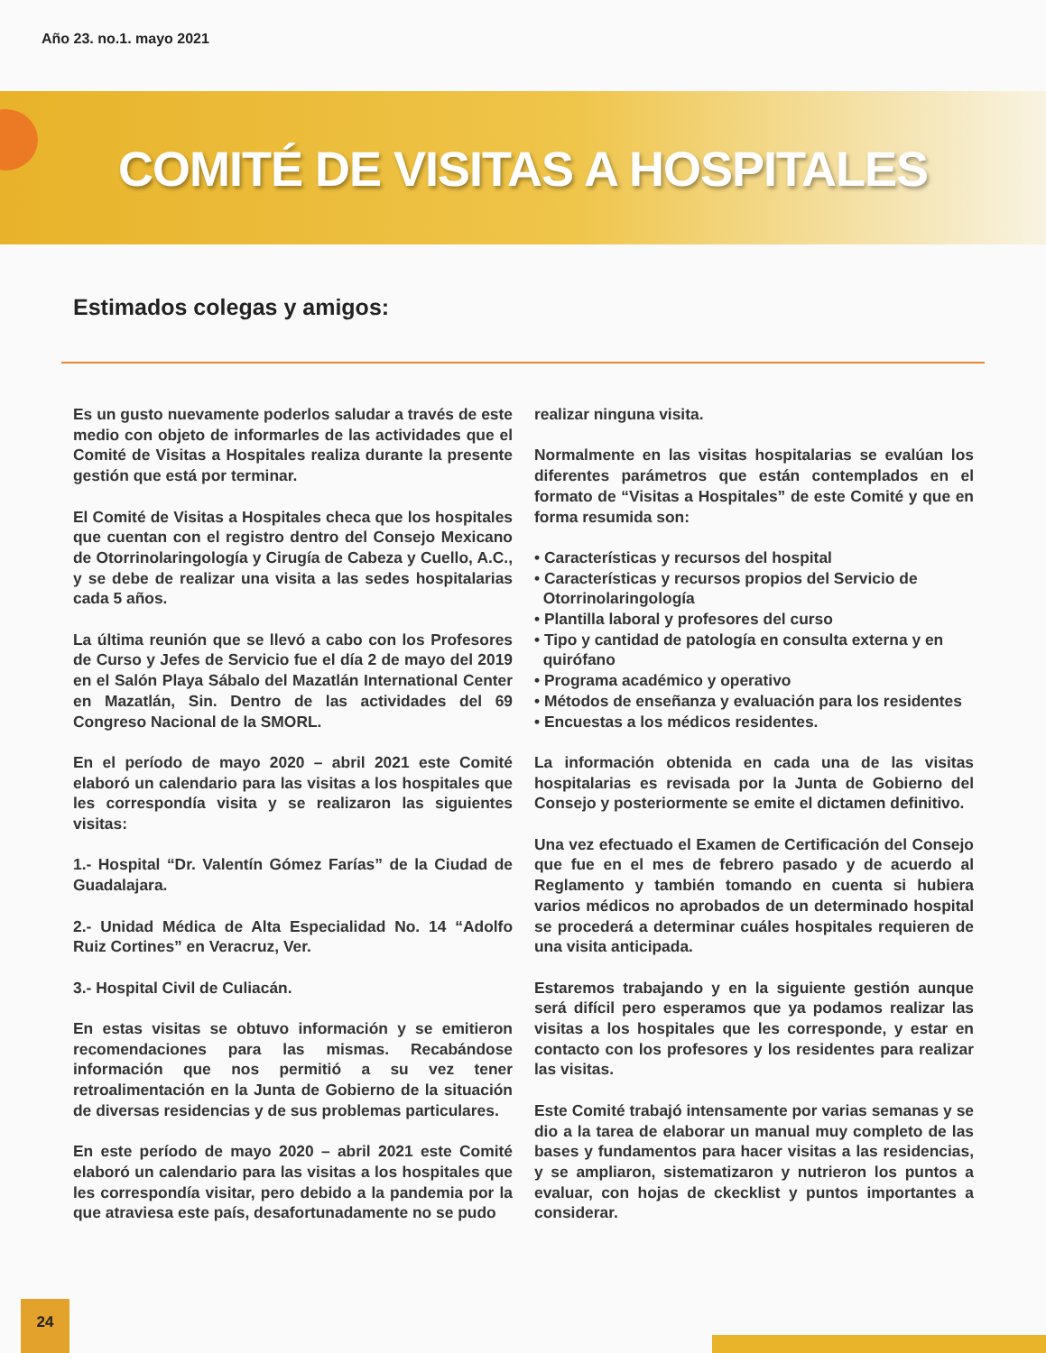Año 23. no.1. mayo 2021
COMITÉ DE VISITAS A HOSPITALES
Estimados colegas y amigos:
Es un gusto nuevamente poderlos saludar a través de este medio con objeto de informarles de las actividades que el Comité de Visitas a Hospitales realiza durante la presente gestión que está por terminar.
El Comité de Visitas a Hospitales checa que los hospitales que cuentan con el registro dentro del Consejo Mexicano de Otorrinolaringología y Cirugía de Cabeza y Cuello, A.C., y se debe de realizar una visita a las sedes hospitalarias cada 5 años.
La última reunión que se llevó a cabo con los Profesores de Curso y Jefes de Servicio fue el día 2 de mayo del 2019 en el Salón Playa Sábalo del Mazatlán International Center en Mazatlán, Sin. Dentro de las actividades del 69 Congreso Nacional de la SMORL.
En el período de mayo 2020 – abril 2021 este Comité elaboró un calendario para las visitas a los hospitales que les correspondía visita y se realizaron las siguientes visitas:
1.- Hospital “Dr. Valentín Gómez Farías” de la Ciudad de Guadalajara.
2.- Unidad Médica de Alta Especialidad No. 14 “Adolfo Ruiz Cortines” en Veracruz, Ver.
3.- Hospital Civil de Culiacán.
En estas visitas se obtuvo información y se emitieron recomendaciones para las mismas. Recabándose información que nos permitió a su vez tener retroalimentación en la Junta de Gobierno de la situación de diversas residencias y de sus problemas particulares.
En este período de mayo 2020 – abril 2021 este Comité elaboró un calendario para las visitas a los hospitales que les correspondía visitar, pero debido a la pandemia por la que atraviesa este país, desafortunadamente no se pudo
realizar ninguna visita.
Normalmente en las visitas hospitalarias se evalúan los diferentes parámetros que están contemplados en el formato de “Visitas a Hospitales” de este Comité y que en forma resumida son:
• Características y recursos del hospital
• Características y recursos propios del Servicio de
Otorrinolaringología
• Plantilla laboral y profesores del curso
• Tipo y cantidad de patología en consulta externa y en
quirófano
• Programa académico y operativo
• Métodos de enseñanza y evaluación para los residentes
• Encuestas a los médicos residentes.
La información obtenida en cada una de las visitas hospitalarias es revisada por la Junta de Gobierno del Consejo y posteriormente se emite el dictamen definitivo.
Una vez efectuado el Examen de Certificación del Consejo que fue en el mes de febrero pasado y de acuerdo al Reglamento y también tomando en cuenta si hubiera varios médicos no aprobados de un determinado hospital se procederá a determinar cuáles hospitales requieren de una visita anticipada.
Estaremos trabajando y en la siguiente gestión aunque será difícil pero esperamos que ya podamos realizar las visitas a los hospitales que les corresponde, y estar en contacto con los profesores y los residentes para realizar las visitas.
Este Comité trabajó intensamente por varias semanas y se dio a la tarea de elaborar un manual muy completo de las bases y fundamentos para hacer visitas a las residencias, y se ampliaron, sistematizaron y nutrieron los puntos a evaluar, con hojas de ckecklist y puntos importantes a considerar.
24